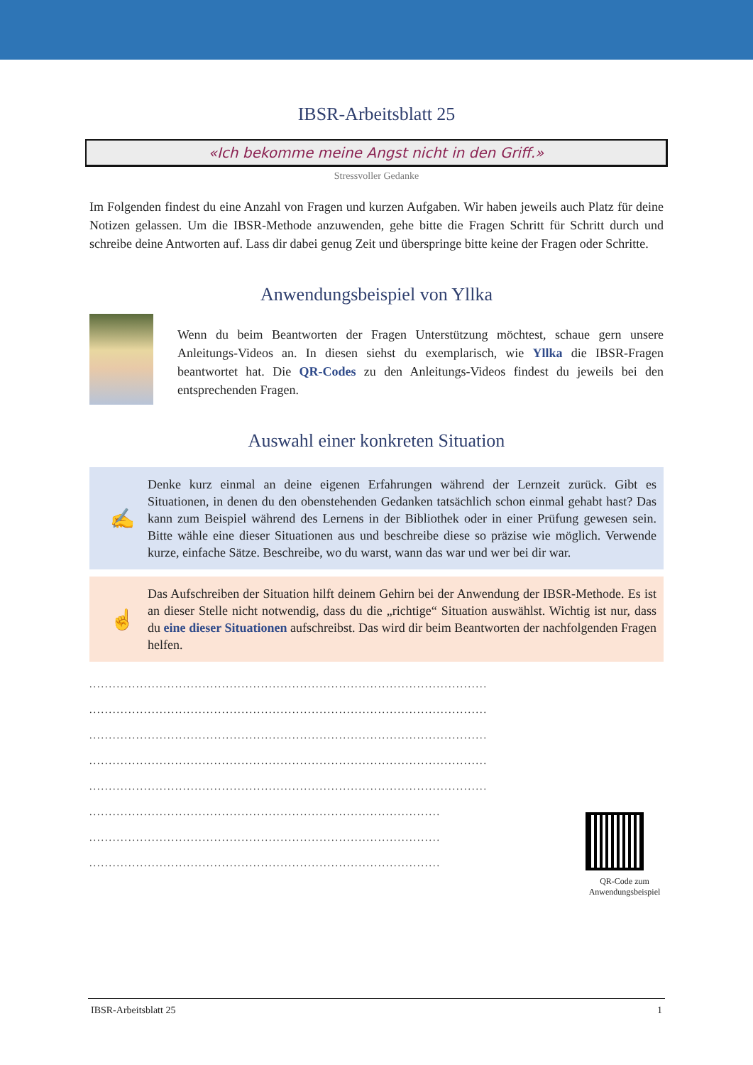IBSR-Arbeitsblatt 25
«Ich bekomme meine Angst nicht in den Griff.»
Stressvoller Gedanke
Im Folgenden findest du eine Anzahl von Fragen und kurzen Aufgaben. Wir haben jeweils auch Platz für deine Notizen gelassen. Um die IBSR-Methode anzuwenden, gehe bitte die Fragen Schritt für Schritt durch und schreibe deine Antworten auf. Lass dir dabei genug Zeit und überspringe bitte keine der Fragen oder Schritte.
Anwendungsbeispiel von Yllka
Wenn du beim Beantworten der Fragen Unterstützung möchtest, schaue gern unsere Anleitungs-Videos an. In diesen siehst du exemplarisch, wie Yllka die IBSR-Fragen beantwortet hat. Die QR-Codes zu den Anleitungs-Videos findest du jeweils bei den entsprechenden Fragen.
Auswahl einer konkreten Situation
✍
Denke kurz einmal an deine eigenen Erfahrungen während der Lernzeit zurück. Gibt es Situationen, in denen du den obenstehenden Gedanken tatsächlich schon einmal gehabt hast? Das kann zum Beispiel während des Lernens in der Bibliothek oder in einer Prüfung gewesen sein. Bitte wähle eine dieser Situationen aus und beschreibe diese so präzise wie möglich. Verwende kurze, einfache Sätze. Beschreibe, wo du warst, wann das war und wer bei dir war.
☝
Das Aufschreiben der Situation hilft deinem Gehirn bei der Anwendung der IBSR-Methode. Es ist an dieser Stelle nicht notwendig, dass du die „richtige“ Situation auswählst. Wichtig ist nur, dass du eine dieser Situationen aufschreibst. Das wird dir beim Beantworten der nachfolgenden Fragen helfen.
......................................................................................................
......................................................................................................
......................................................................................................
......................................................................................................
......................................................................................................
..........................................................................................
..........................................................................................
..........................................................................................
QR-Code zum Anwendungsbeispiel
IBSR-Arbeitsblatt 25 1